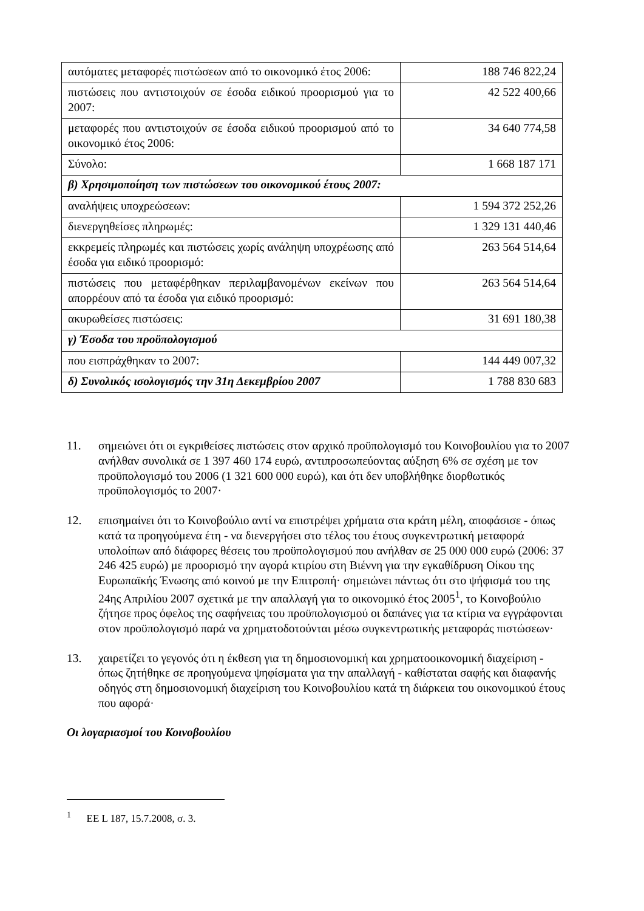| αυτόματες μεταφορές πιστώσεων από το οικονομικό έτος 2006: | 188 746 822,24 |
| πιστώσεις που αντιστοιχούν σε έσοδα ειδικού προορισμού για το 2007: | 42 522 400,66 |
| μεταφορές που αντιστοιχούν σε έσοδα ειδικού προορισμού από το οικονομικό έτος 2006: | 34 640 774,58 |
| Σύνολο: | 1 668 187 171 |
| β) Χρησιμοποίηση των πιστώσεων του οικονομικού έτους 2007: | |
| αναλήψεις υποχρεώσεων: | 1 594 372 252,26 |
| διενεργηθείσες πληρωμές: | 1 329 131 440,46 |
| εκκρεμείς πληρωμές και πιστώσεις χωρίς ανάληψη υποχρέωσης από έσοδα για ειδικό προορισμό: | 263 564 514,64 |
| πιστώσεις που μεταφέρθηκαν περιλαμβανομένων εκείνων που απορρέουν από τα έσοδα για ειδικό προορισμό: | 263 564 514,64 |
| ακυρωθείσες πιστώσεις: | 31 691 180,38 |
| γ) Έσοδα του προϋπολογισμού | |
| που εισπράχθηκαν το 2007: | 144 449 007,32 |
| δ) Συνολικός ισολογισμός την 31η Δεκεμβρίου 2007 | 1 788 830 683 |
11. σημειώνει ότι οι εγκριθείσες πιστώσεις στον αρχικό προϋπολογισμό του Κοινοβουλίου για το 2007 ανήλθαν συνολικά σε 1 397 460 174 ευρώ, αντιπροσωπεύοντας αύξηση 6% σε σχέση με τον προϋπολογισμό του 2006 (1 321 600 000 ευρώ), και ότι δεν υποβλήθηκε διορθωτικός προϋπολογισμός το 2007·
12. επισημαίνει ότι το Κοινοβούλιο αντί να επιστρέψει χρήματα στα κράτη μέλη, αποφάσισε - όπως κατά τα προηγούμενα έτη - να διενεργήσει στο τέλος του έτους συγκεντρωτική μεταφορά υπολοίπων από διάφορες θέσεις του προϋπολογισμού που ανήλθαν σε 25 000 000 ευρώ (2006: 37 246 425 ευρώ) με προορισμό την αγορά κτιρίου στη Βιέννη για την εγκαθίδρυση Οίκου της Ευρωπαϊκής Ένωσης από κοινού με την Επιτροπή· σημειώνει πάντως ότι στο ψήφισμά του της 24ης Απριλίου 2007 σχετικά με την απαλλαγή για το οικονομικό έτος 2005<sup>1</sup>, το Κοινοβούλιο ζήτησε προς όφελος της σαφήνειας του προϋπολογισμού οι δαπάνες για τα κτίρια να εγγράφονται στον προϋπολογισμό παρά να χρηματοδοτούνται μέσω συγκεντρωτικής μεταφοράς πιστώσεων·
13. χαιρετίζει το γεγονός ότι η έκθεση για τη δημοσιονομική και χρηματοοικονομική διαχείριση - όπως ζητήθηκε σε προηγούμενα ψηφίσματα για την απαλλαγή - καθίσταται σαφής και διαφανής οδηγός στη δημοσιονομική διαχείριση του Κοινοβουλίου κατά τη διάρκεια του οικονομικού έτους που αφορά·
Οι λογαριασμοί του Κοινοβουλίου
<sup>1</sup> ΕΕ L 187, 15.7.2008, σ. 3.